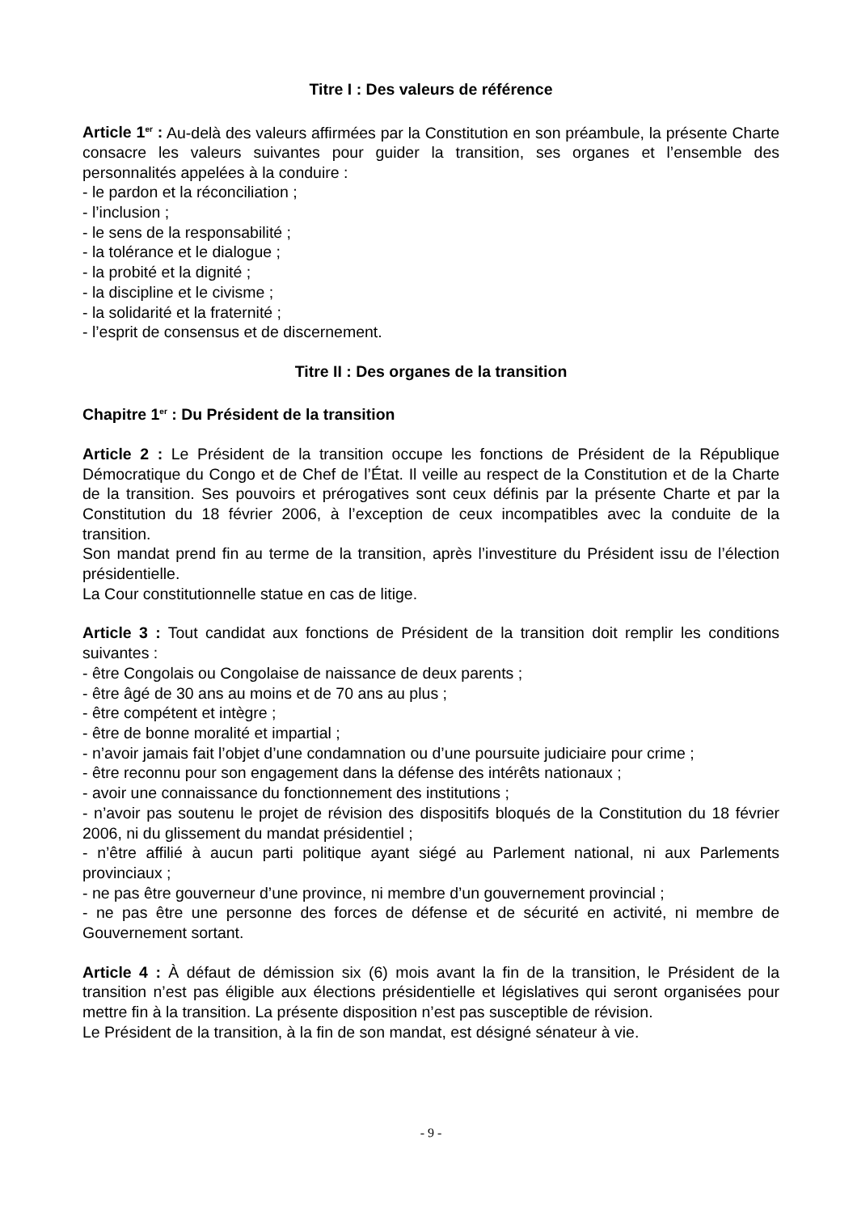Titre I : Des valeurs de référence
Article 1<sup>er</sup> : Au-delà des valeurs affirmées par la Constitution en son préambule, la présente Charte consacre les valeurs suivantes pour guider la transition, ses organes et l’ensemble des personnalités appelées à la conduire :
- le pardon et la réconciliation ;
- l’inclusion ;
- le sens de la responsabilité ;
- la tolérance et le dialogue ;
- la probité et la dignité ;
- la discipline et le civisme ;
- la solidarité et la fraternité ;
- l’esprit de consensus et de discernement.
Titre II : Des organes de la transition
Chapitre 1<sup>er</sup> : Du Président de la transition
Article 2 : Le Président de la transition occupe les fonctions de Président de la République Démocratique du Congo et de Chef de l’État. Il veille au respect de la Constitution et de la Charte de la transition. Ses pouvoirs et prérogatives sont ceux définis par la présente Charte et par la Constitution du 18 février 2006, à l’exception de ceux incompatibles avec la conduite de la transition.
Son mandat prend fin au terme de la transition, après l’investiture du Président issu de l’élection présidentielle.
La Cour constitutionnelle statue en cas de litige.
Article 3 : Tout candidat aux fonctions de Président de la transition doit remplir les conditions suivantes :
- être Congolais ou Congolaise de naissance de deux parents ;
- être âgé de 30 ans au moins et de 70 ans au plus ;
- être compétent et intègre ;
- être de bonne moralité et impartial ;
- n’avoir jamais fait l’objet d’une condamnation ou d’une poursuite judiciaire pour crime ;
- être reconnu pour son engagement dans la défense des intérêts nationaux ;
- avoir une connaissance du fonctionnement des institutions ;
- n’avoir pas soutenu le projet de révision des dispositifs bloqués de la Constitution du 18 février 2006, ni du glissement du mandat présidentiel ;
- n’être affilié à aucun parti politique ayant siégé au Parlement national, ni aux Parlements provinciaux ;
- ne pas être gouverneur d’une province, ni membre d’un gouvernement provincial ;
- ne pas être une personne des forces de défense et de sécurité en activité, ni membre de Gouvernement sortant.
Article 4 : À défaut de démission six (6) mois avant la fin de la transition, le Président de la transition n’est pas éligible aux élections présidentielle et législatives qui seront organisées pour mettre fin à la transition. La présente disposition n’est pas susceptible de révision.
Le Président de la transition, à la fin de son mandat, est désigné sénateur à vie.
- 9 -